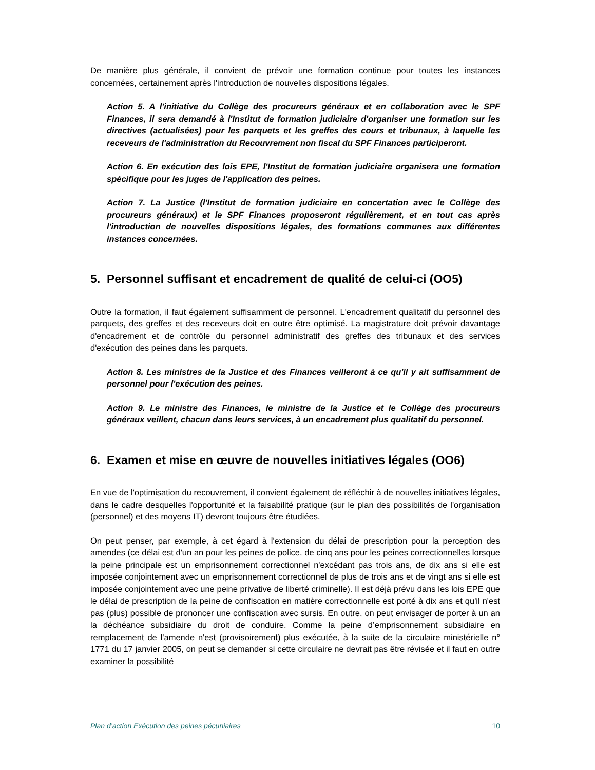De manière plus générale, il convient de prévoir une formation continue pour toutes les instances concernées, certainement après l'introduction de nouvelles dispositions légales.
Action 5. A l'initiative du Collège des procureurs généraux et en collaboration avec le SPF Finances, il sera demandé à l'Institut de formation judiciaire d'organiser une formation sur les directives (actualisées) pour les parquets et les greffes des cours et tribunaux, à laquelle les receveurs de l'administration du Recouvrement non fiscal du SPF Finances participeront.
Action 6. En exécution des lois EPE, l'Institut de formation judiciaire organisera une formation spécifique pour les juges de l'application des peines.
Action 7. La Justice (l'Institut de formation judiciaire en concertation avec le Collège des procureurs généraux) et le SPF Finances proposeront régulièrement, et en tout cas après l'introduction de nouvelles dispositions légales, des formations communes aux différentes instances concernées.
5. Personnel suffisant et encadrement de qualité de celui-ci (OO5)
Outre la formation, il faut également suffisamment de personnel. L'encadrement qualitatif du personnel des parquets, des greffes et des receveurs doit en outre être optimisé. La magistrature doit prévoir davantage d'encadrement et de contrôle du personnel administratif des greffes des tribunaux et des services d'exécution des peines dans les parquets.
Action 8. Les ministres de la Justice et des Finances veilleront à ce qu'il y ait suffisamment de personnel pour l'exécution des peines.
Action 9. Le ministre des Finances, le ministre de la Justice et le Collège des procureurs généraux veillent, chacun dans leurs services, à un encadrement plus qualitatif du personnel.
6. Examen et mise en œuvre de nouvelles initiatives légales (OO6)
En vue de l'optimisation du recouvrement, il convient également de réfléchir à de nouvelles initiatives légales, dans le cadre desquelles l'opportunité et la faisabilité pratique (sur le plan des possibilités de l'organisation (personnel) et des moyens IT) devront toujours être étudiées.
On peut penser, par exemple, à cet égard à l'extension du délai de prescription pour la perception des amendes (ce délai est d'un an pour les peines de police, de cinq ans pour les peines correctionnelles lorsque la peine principale est un emprisonnement correctionnel n'excédant pas trois ans, de dix ans si elle est imposée conjointement avec un emprisonnement correctionnel de plus de trois ans et de vingt ans si elle est imposée conjointement avec une peine privative de liberté criminelle). Il est déjà prévu dans les lois EPE que le délai de prescription de la peine de confiscation en matière correctionnelle est porté à dix ans et qu'il n'est pas (plus) possible de prononcer une confiscation avec sursis. En outre, on peut envisager de porter à un an la déchéance subsidiaire du droit de conduire. Comme la peine d’emprisonnement subsidiaire en remplacement de l'amende n'est (provisoirement) plus exécutée, à la suite de la circulaire ministérielle n° 1771 du 17 janvier 2005, on peut se demander si cette circulaire ne devrait pas être révisée et il faut en outre examiner la possibilité
Plan d’action Exécution des peines pécuniaires 10